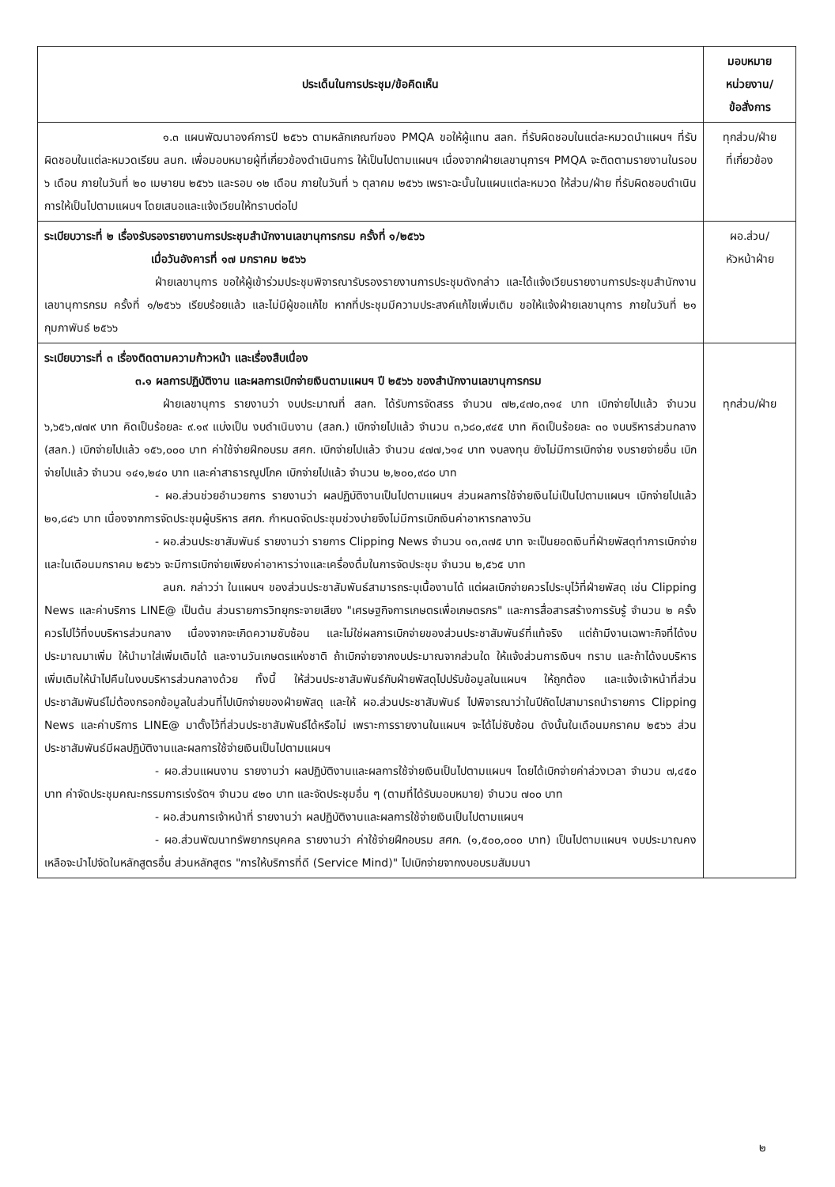| ประเด็นในการประชุม/ข้อคิดเห็น | มอบหมาย หน่วยงาน/ ข้อสั่งการ |
| --- | --- |
| ๑.๓ แผนพัฒนาองค์การปี ๒๕๖๖ ตามหลักเกณฑ์ของ PMQA ขอให้ผู้แทน สลก. ที่รับผิดชอบในแต่ละหมวดนำแผนฯ ที่รับผิดชอบในแต่ละหมวดเรียน ลนก. เพื่อมอบหมายผู้ที่เกี่ยวข้องดำเนินการ ให้เป็นไปตามแผนฯ เนื่องจากฝ่ายเลขานุการฯ PMQA จะติดตามรายงานในรอบ ๖ เดือน ภายในวันที่ ๒๐ เมษายน ๒๕๖๖ และรอบ ๑๒ เดือน ภายในวันที่ ๖ ตุลาคม ๒๕๖๖ เพราะฉะนั้นในแผนแต่ละหมวด ให้ส่วน/ฝ่าย ที่รับผิดชอบดำเนินการให้เป็นไปตามแผนฯ โดยเสนอและแจ้งเวียนให้ทราบต่อไป | ทุกส่วน/ฝ่าย ที่เกี่ยวข้อง |
| ระเบียบวาระที่ ๒ เรื่องรับรองรายงานการประชุมสำนักงานเลขานุการกรม ครั้งที่ ๑/๒๕๖๖ เมื่อวันอังคารที่ ๑๗ มกราคม ๒๕๖๖ ฝ่ายเลขานุการ ขอให้ผู้เข้าร่วมประชุมพิจารณารับรองรายงานการประชุมดังกล่าว และได้แจ้งเวียนรายงานการประชุมสำนักงานเลขานุการกรม ครั้งที่ ๑/๒๕๖๖ เรียบร้อยแล้ว และไม่มีผู้ขอแก้ไข หากที่ประชุมมีความประสงค์แก้ไขเพิ่มเติม ขอให้แจ้งฝ่ายเลขานุการ ภายในวันที่ ๒๑ กุมภาพันธ์ ๒๕๖๖ | ผอ.ส่วน/ หัวหน้าฝ่าย |
| ระเบียบวาระที่ ๓ เรื่องติดตามความก้าวหน้า และเรื่องสืบเนื่อง ๓.๑ ผลการปฏิบัติงาน และผลการเบิกจ่ายเงินตามแผนฯ ปี ๒๕๖๖ ของสำนักงานเลขานุการกรม ฝ่ายเลขานุการ รายงานว่า งบประมาณที่ สลก. ได้รับการจัดสรร จำนวน ๗๒,๔๗๐,๓๑๔ บาท เบิกจ่ายไปแล้ว จำนวน ๖,๖๕๖,๗๗๙ บาท คิดเป็นร้อยละ ๙.๑๙ แบ่งเป็น งบดำเนินงาน (สลก.) เบิกจ่ายไปแล้ว จำนวน ๓,๖๘๐,๙๔๕ บาท คิดเป็นร้อยละ ๓๐ งบบริหารส่วนกลาง (สลก.) เบิกจ่ายไปแล้ว ๑๕๖,๐๐๐ บาท ค่าใช้จ่ายฝึกอบรม สศก. เบิกจ่ายไปแล้ว จำนวน ๔๗๗,๖๑๔ บาท งบลงทุน ยังไม่มีการเบิกจ่าย งบรายจ่ายอื่น เบิกจ่ายไปแล้ว จำนวน ๑๔๑,๒๔๐ บาท และค่าสาธารณูปโภค เบิกจ่ายไปแล้ว จำนวน ๒,๒๐๐,๙๘๐ บาท - ผอ.ส่วนช่วยอำนวยการ รายงานว่า ผลปฏิบัติงานเป็นไปตามแผนฯ ส่วนผลการใช้จ่ายเงินไม่เป็นไปตามแผนฯ เบิกจ่ายไปแล้ว ๒๑,๘๔๖ บาท เนื่องจากการจัดประชุมผู้บริหาร สศก. กำหนดจัดประชุมช่วงบ่ายจึงไม่มีการเบิกเงินค่าอาหารกลางวัน - ผอ.ส่วนประชาสัมพันธ์ รายงานว่า รายการ Clipping News จำนวน ๑๓,๓๗๕ บาท จะเป็นยอดเงินที่ฝ่ายพัสดุทำการเบิกจ่าย และในเดือนมกราคม ๒๕๖๖ จะมีการเบิกจ่ายเพียงค่าอาหารว่างและเครื่องดื่มในการจัดประชุม จำนวน ๒,๕๖๕ บาท ลนก. กล่าวว่า ในแผนฯ ของส่วนประชาสัมพันธ์สามารถระบุเนื้องานได้ แต่ผลเบิกจ่ายควรไประบุไว้ที่ฝ่ายพัสดุ เช่น Clipping News และค่าบริการ LINE@ เป็นต้น ส่วนรายการวิทยุกระจายเสียง "เศรษฐกิจการเกษตรเพื่อเกษตรกร" และการสื่อสารสร้างการรับรู้ จำนวน ๒ ครั้ง ควรไปไว้ที่งบบริหารส่วนกลาง เนื่องจากจะเกิดความซับซ้อน และไม่ใช่ผลการเบิกจ่ายของส่วนประชาสัมพันธ์ที่แท้จริง แต่ถ้ามีงานเฉพาะกิจที่ได้งบประมาณมาเพิ่ม ให้นำมาใส่เพิ่มเติมได้ และงานวันเกษตรแห่งชาติ ถ้าเบิกจ่ายจากงบประมาณจากส่วนใด ให้แจ้งส่วนการเงินฯ ทราบ และถ้าได้งบบริหารเพิ่มเติมให้นำไปคืนในงบบริหารส่วนกลางด้วย ทั้งนี้ ให้ส่วนประชาสัมพันธ์กับฝ่ายพัสดุไปปรับข้อมูลในแผนฯ ให้ถูกต้อง และแจ้งเจ้าหน้าที่ส่วนประชาสัมพันธ์ไม่ต้องกรอกข้อมูลในส่วนที่ไปเบิกจ่ายของฝ่ายพัสดุ และให้ ผอ.ส่วนประชาสัมพันธ์ ไปพิจารณาว่าในปีถัดไปสามารถนำรายการ Clipping News และค่าบริการ LINE@ มาตั้งไว้ที่ส่วนประชาสัมพันธ์ได้หรือไม่ เพราะการรายงานในแผนฯ จะได้ไม่ซับซ้อน ดังนั้นในเดือนมกราคม ๒๕๖๖ ส่วนประชาสัมพันธ์มีผลปฏิบัติงานและผลการใช้จ่ายเงินเป็นไปตามแผนฯ - ผอ.ส่วนแผนงาน รายงานว่า ผลปฏิบัติงานและผลการใช้จ่ายเงินเป็นไปตามแผนฯ โดยได้เบิกจ่ายค่าล่วงเวลา จำนวน ๗,๔๕๐ บาท ค่าจัดประชุมคณะกรรมการเร่งรัดฯ จำนวน ๔๒๐ บาท และจัดประชุมอื่น ๆ (ตามที่ได้รับมอบหมาย) จำนวน ๗๐๐ บาท - ผอ.ส่วนการเจ้าหน้าที่ รายงานว่า ผลปฏิบัติงานและผลการใช้จ่ายเงินเป็นไปตามแผนฯ - ผอ.ส่วนพัฒนาทรัพยากรบุคคล รายงานว่า ค่าใช้จ่ายฝึกอบรม สศก. (๑,๕๐๐,๐๐๐ บาท) เป็นไปตามแผนฯ งบประมาณคงเหลือจะนำไปจัดในหลักสูตรอื่น ส่วนหลักสูตร "การให้บริการที่ดี (Service Mind)" ไปเบิกจ่ายจากงบอบรมสัมมนา | ทุกส่วน/ฝ่าย |
๒